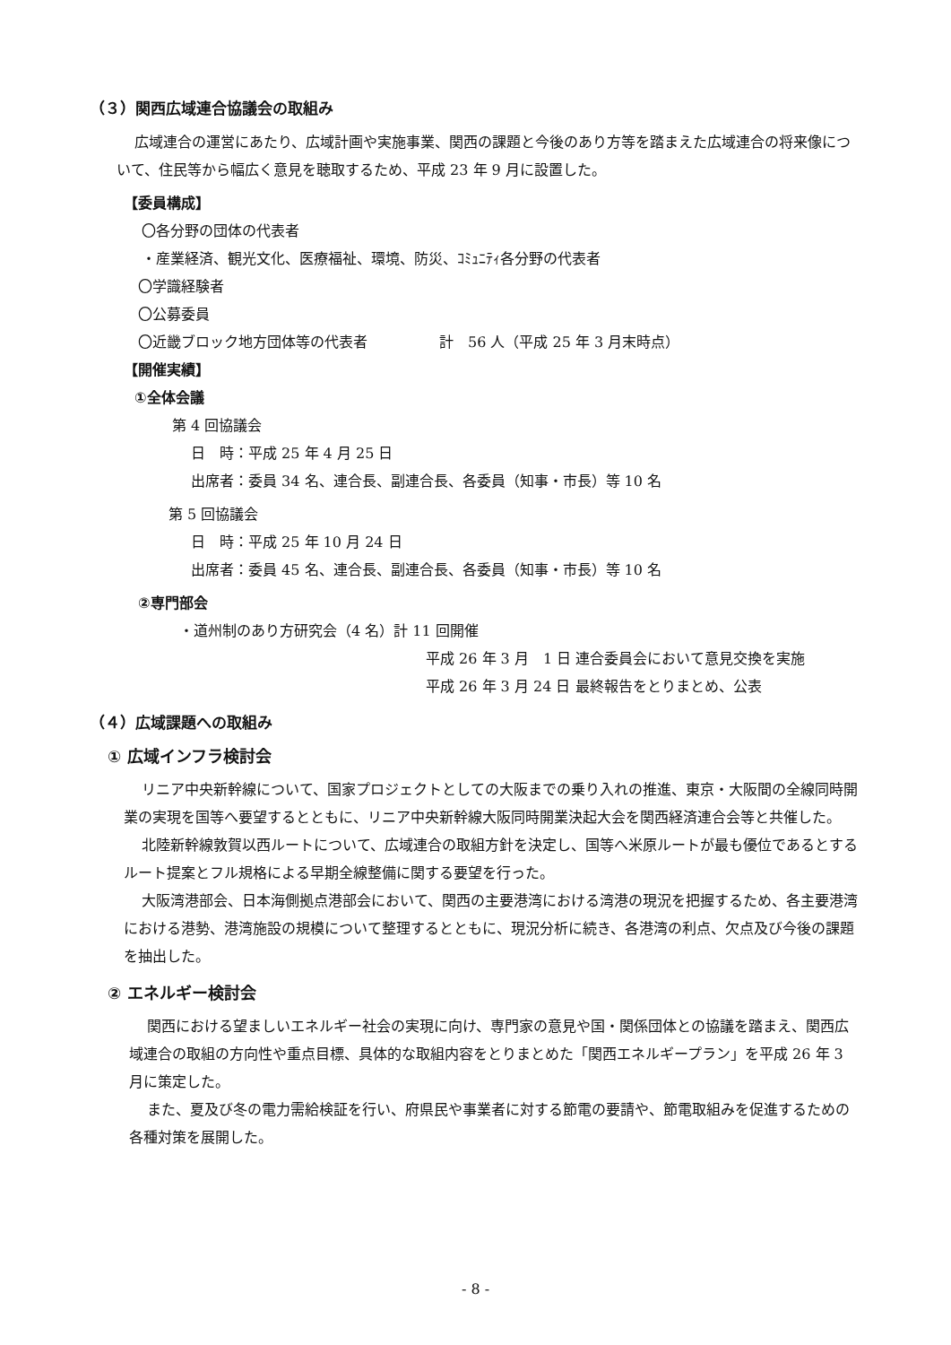（３）関西広域連合協議会の取組み
広域連合の運営にあたり、広域計画や実施事業、関西の課題と今後のあり方等を踏まえた広域連合の将来像について、住民等から幅広く意見を聴取するため、平成 23 年 9 月に設置した。
【委員構成】
〇各分野の団体の代表者
・産業経済、観光文化、医療福祉、環境、防災、ｺﾐｭﾆﾃｨ各分野の代表者
〇学識経験者
〇公募委員
〇近畿ブロック地方団体等の代表者　　　　　計　56 人（平成 25 年 3 月末時点）
【開催実績】
①全体会議
第 4 回協議会
日　時：平成 25 年 4 月 25 日
出席者：委員 34 名、連合長、副連合長、各委員（知事・市長）等 10 名
第 5 回協議会
日　時：平成 25 年 10 月 24 日
出席者：委員 45 名、連合長、副連合長、各委員（知事・市長）等 10 名
②専門部会
・道州制のあり方研究会（4 名）計 11 回開催
平成 26 年 3 月　1 日 連合委員会において意見交換を実施
平成 26 年 3 月 24 日 最終報告をとりまとめ、公表
（４）広域課題への取組み
① 広域インフラ検討会
リニア中央新幹線について、国家プロジェクトとしての大阪までの乗り入れの推進、東京・大阪間の全線同時開業の実現を国等へ要望するとともに、リニア中央新幹線大阪同時開業決起大会を関西経済連合会等と共催した。
北陸新幹線敦賀以西ルートについて、広域連合の取組方針を決定し、国等へ米原ルートが最も優位であるとするルート提案とフル規格による早期全線整備に関する要望を行った。
大阪湾港部会、日本海側拠点港部会において、関西の主要港湾における湾港の現況を把握するため、各主要港湾における港勢、港湾施設の規模について整理するとともに、現況分析に続き、各港湾の利点、欠点及び今後の課題を抽出した。
② エネルギー検討会
関西における望ましいエネルギー社会の実現に向け、専門家の意見や国・関係団体との協議を踏まえ、関西広域連合の取組の方向性や重点目標、具体的な取組内容をとりまとめた「関西エネルギープラン」を平成 26 年 3 月に策定した。
また、夏及び冬の電力需給検証を行い、府県民や事業者に対する節電の要請や、節電取組みを促進するための各種対策を展開した。
- 8 -